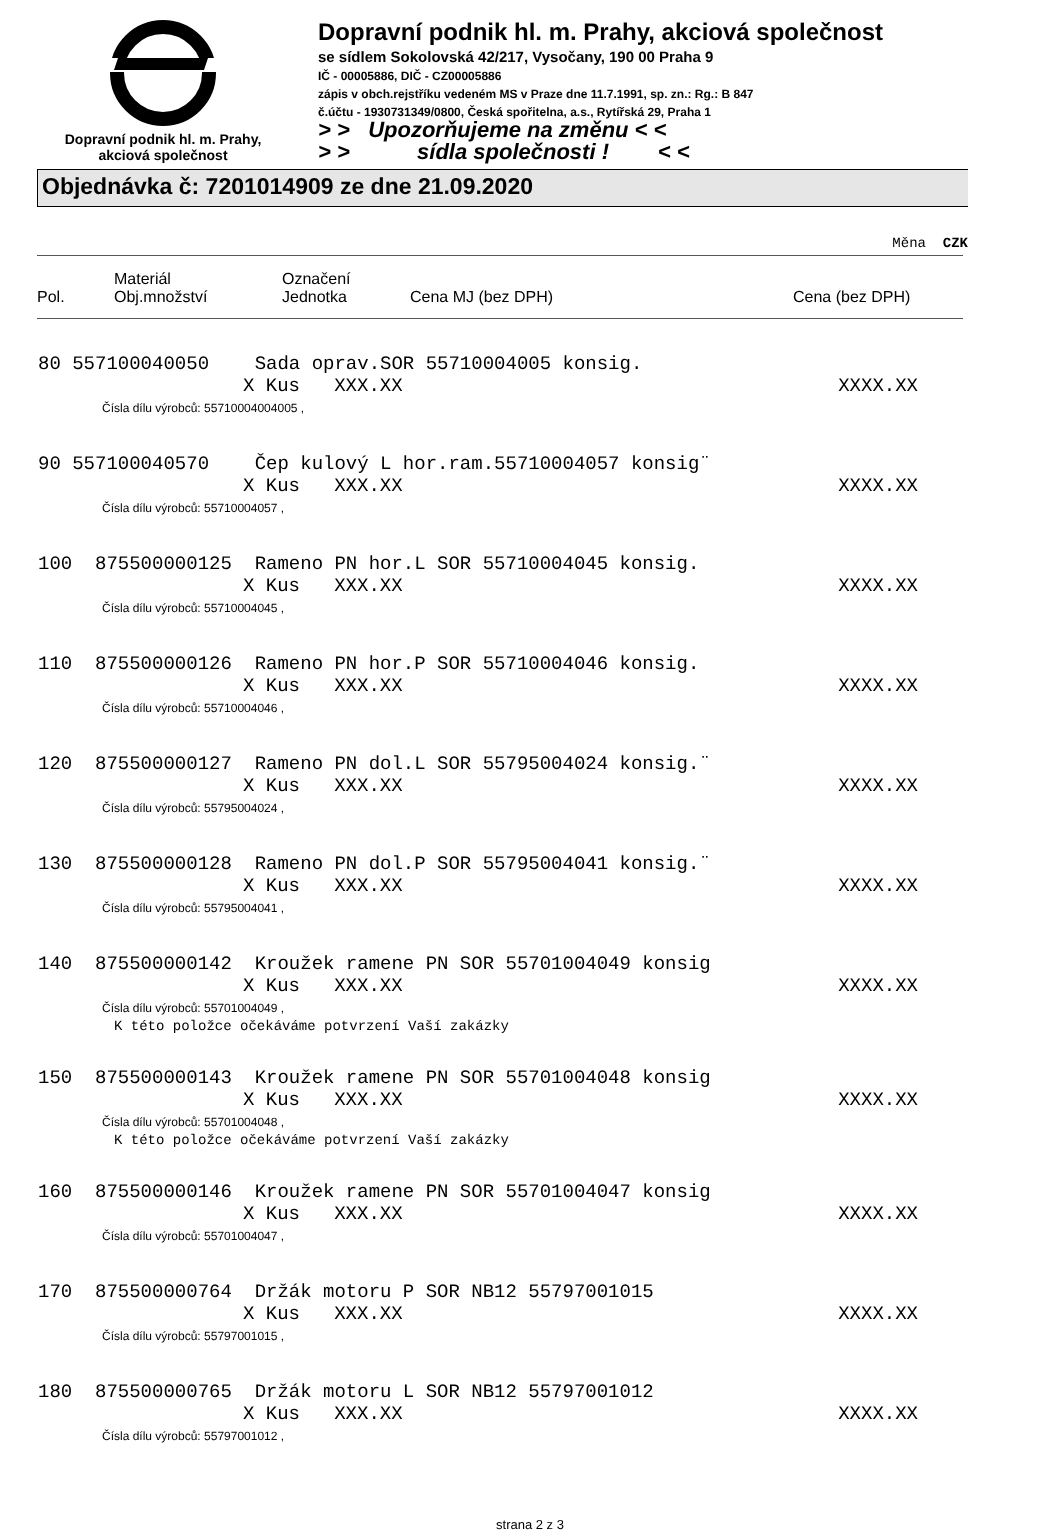Dopravní podnik hl. m. Prahy,
akciová společnost
Dopravní podnik hl. m. Prahy, akciová společnost
se sídlem Sokolovská 42/217, Vysočany, 190 00 Praha 9
IČ - 00005886, DIČ - CZ00005886
zápis v obch.rejstříku vedeném MS v Praze dne 11.7.1991, sp. zn.: Rg.: B 847
č.účtu - 1930731349/0800, Česká spořitelna, a.s., Rytířská 29, Praha 1
> > Upozorňujeme na změnu < <
> > sídla společnosti ! < <
Objednávka č: 7201014909 ze dne 21.09.2020
Měna CZK
| Pol. | Materiál Obj.množství | Označení Jednotka | Cena MJ (bez DPH) | Cena (bez DPH) |
| --- | --- | --- | --- | --- |
80 557100040050 Sada oprav.SOR 55710004005 konsig.
X Kus XXX.XX XXXX.XX
Čísla dílu výrobců: 55710004004005 ,
90 557100040570 Čep kulový L hor.ram.55710004057 konsig¨
X Kus XXX.XX XXXX.XX
Čísla dílu výrobců: 55710004057 ,
100 875500000125 Rameno PN hor.L SOR 55710004045 konsig.
X Kus XXX.XX XXXX.XX
Čísla dílu výrobců: 55710004045 ,
110 875500000126 Rameno PN hor.P SOR 55710004046 konsig.
X Kus XXX.XX XXXX.XX
Čísla dílu výrobců: 55710004046 ,
120 875500000127 Rameno PN dol.L SOR 55795004024 konsig.¨
X Kus XXX.XX XXXX.XX
Čísla dílu výrobců: 55795004024 ,
130 875500000128 Rameno PN dol.P SOR 55795004041 konsig.¨
X Kus XXX.XX XXXX.XX
Čísla dílu výrobců: 55795004041 ,
140 875500000142 Kroužek ramene PN SOR 55701004049 konsig
X Kus XXX.XX XXXX.XX
Čísla dílu výrobců: 55701004049 ,
K této položce očekáváme potvrzení Vaší zakázky
150 875500000143 Kroužek ramene PN SOR 55701004048 konsig
X Kus XXX.XX XXXX.XX
Čísla dílu výrobců: 55701004048 ,
K této položce očekáváme potvrzení Vaší zakázky
160 875500000146 Kroužek ramene PN SOR 55701004047 konsig
X Kus XXX.XX XXXX.XX
Čísla dílu výrobců: 55701004047 ,
170 875500000764 Držák motoru P SOR NB12 55797001015
X Kus XXX.XX XXXX.XX
Čísla dílu výrobců: 55797001015 ,
180 875500000765 Držák motoru L SOR NB12 55797001012
X Kus XXX.XX XXXX.XX
Čísla dílu výrobců: 55797001012 ,
strana 2 z 3